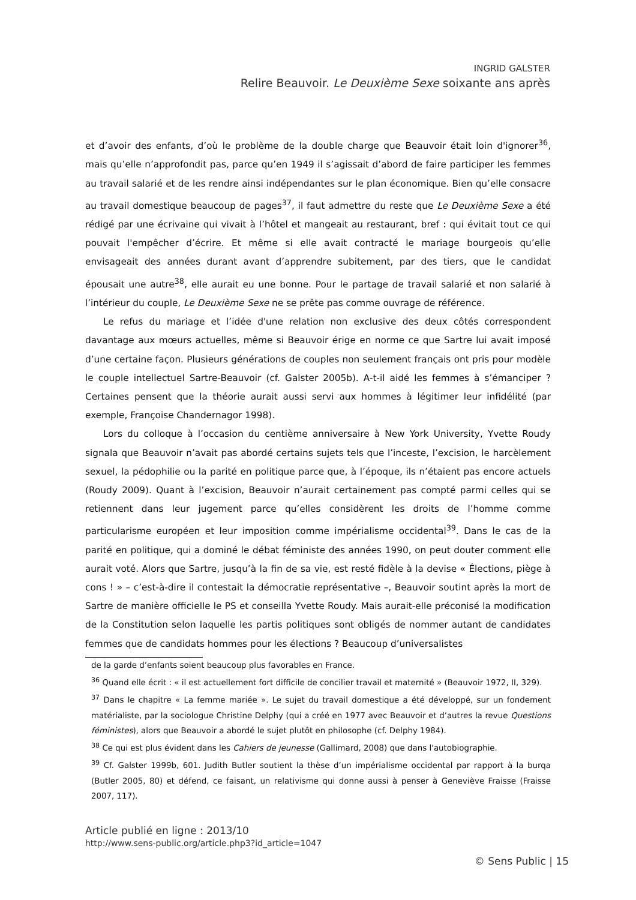INGRID GALSTER
Relire Beauvoir. Le Deuxième Sexe soixante ans après
et d’avoir des enfants, d’où le problème de la double charge que Beauvoir était loin d'ignorer<sup>36</sup>, mais qu’elle n’approfondit pas, parce qu’en 1949 il s’agissait d’abord de faire participer les femmes au travail salarié et de les rendre ainsi indépendantes sur le plan économique. Bien qu’elle consacre au travail domestique beaucoup de pages<sup>37</sup>, il faut admettre du reste que Le Deuxième Sexe a été rédigé par une écrivaine qui vivait à l’hôtel et mangeait au restaurant, bref : qui évitait tout ce qui pouvait l'empêcher d’écrire. Et même si elle avait contracté le mariage bourgeois qu’elle envisageait des années durant avant d’apprendre subitement, par des tiers, que le candidat épousait une autre<sup>38</sup>, elle aurait eu une bonne. Pour le partage de travail salarié et non salarié à l’intérieur du couple, Le Deuxième Sexe ne se prête pas comme ouvrage de référence.
Le refus du mariage et l’idée d'une relation non exclusive des deux côtés correspondent davantage aux mœurs actuelles, même si Beauvoir érige en norme ce que Sartre lui avait imposé d’une certaine façon. Plusieurs générations de couples non seulement français ont pris pour modèle le couple intellectuel Sartre-Beauvoir (cf. Galster 2005b). A-t-il aidé les femmes à s’émanciper ? Certaines pensent que la théorie aurait aussi servi aux hommes à légitimer leur infidélité (par exemple, Françoise Chandernagor 1998).
Lors du colloque à l’occasion du centième anniversaire à New York University, Yvette Roudy signala que Beauvoir n’avait pas abordé certains sujets tels que l’inceste, l’excision, le harcèlement sexuel, la pédophilie ou la parité en politique parce que, à l’époque, ils n’étaient pas encore actuels (Roudy 2009). Quant à l’excision, Beauvoir n’aurait certainement pas compté parmi celles qui se retiennent dans leur jugement parce qu’elles considèrent les droits de l’homme comme particularisme européen et leur imposition comme impérialisme occidental<sup>39</sup>. Dans le cas de la parité en politique, qui a dominé le débat féministe des années 1990, on peut douter comment elle aurait voté. Alors que Sartre, jusqu’à la fin de sa vie, est resté fidèle à la devise « Élections, piège à cons ! » – c’est-à-dire il contestait la démocratie représentative –, Beauvoir soutint après la mort de Sartre de manière officielle le PS et conseilla Yvette Roudy. Mais aurait-elle préconisé la modification de la Constitution selon laquelle les partis politiques sont obligés de nommer autant de candidates femmes que de candidats hommes pour les élections ? Beaucoup d’universalistes
de la garde d’enfants soient beaucoup plus favorables en France.
<sup>36</sup> Quand elle écrit : « il est actuellement fort difficile de concilier travail et maternité » (Beauvoir 1972, II, 329).
<sup>37</sup> Dans le chapitre « La femme mariée ». Le sujet du travail domestique a été développé, sur un fondement matérialiste, par la sociologue Christine Delphy (qui a créé en 1977 avec Beauvoir et d’autres la revue Questions féministes), alors que Beauvoir a abordé le sujet plutôt en philosophe (cf. Delphy 1984).
<sup>38</sup> Ce qui est plus évident dans les Cahiers de jeunesse (Gallimard, 2008) que dans l'autobiographie.
<sup>39</sup> Cf. Galster 1999b, 601. Judith Butler soutient la thèse d’un impérialisme occidental par rapport à la burqa (Butler 2005, 80) et défend, ce faisant, un relativisme qui donne aussi à penser à Geneviève Fraisse (Fraisse 2007, 117).
Article publié en ligne : 2013/10
http://www.sens-public.org/article.php3?id_article=1047
© Sens Public | 15